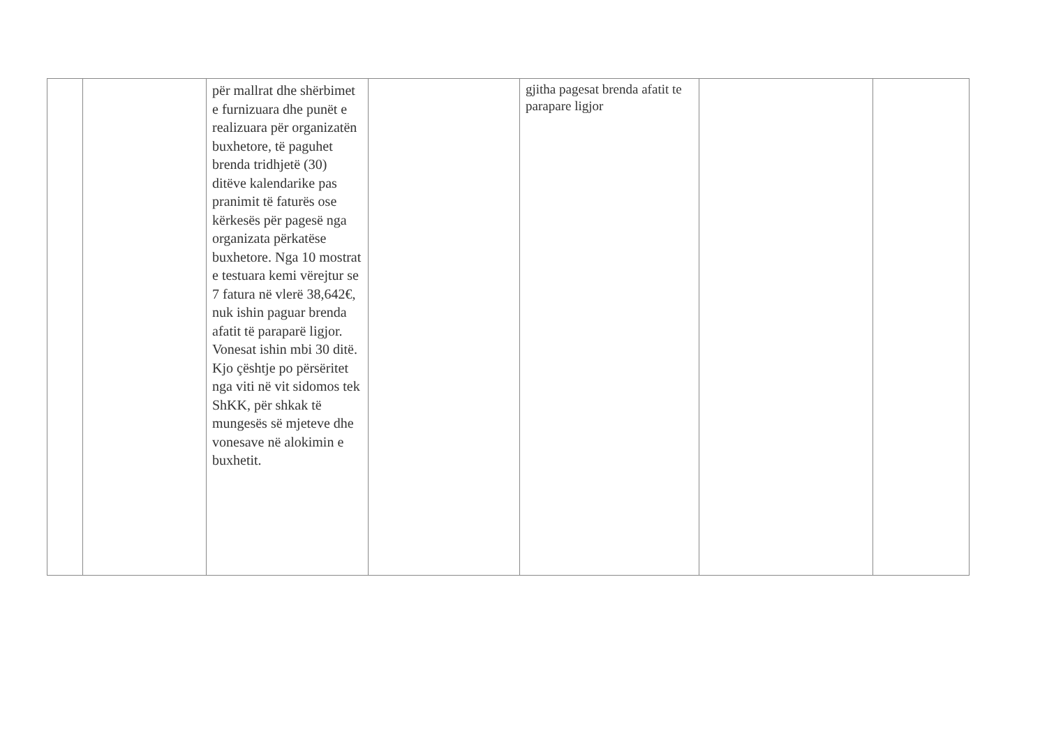| | | për mallrat dhe shërbimet e furnizuara dhe punët e realizuara për organizatën buxhetore, të paguhet brenda tridhjetë (30) ditëve kalendarike pas pranimit të faturës ose kërkesës për pagesë nga organizata përkatëse buxhetore. Nga 10 mostrat e testuara kemi vërejtur se 7 fatura në vlerë 38,642€, nuk ishin paguar brenda afatit të paraparë ligjor. Vonesat ishin mbi 30 ditë. Kjo çështje po përsëritet nga viti në vit sidomos tek ShKK, për shkak të mungesës së mjeteve dhe vonesave në alokimin e buxhetit. | | gjitha pagesat brenda afatit te parapare ligjor | | |